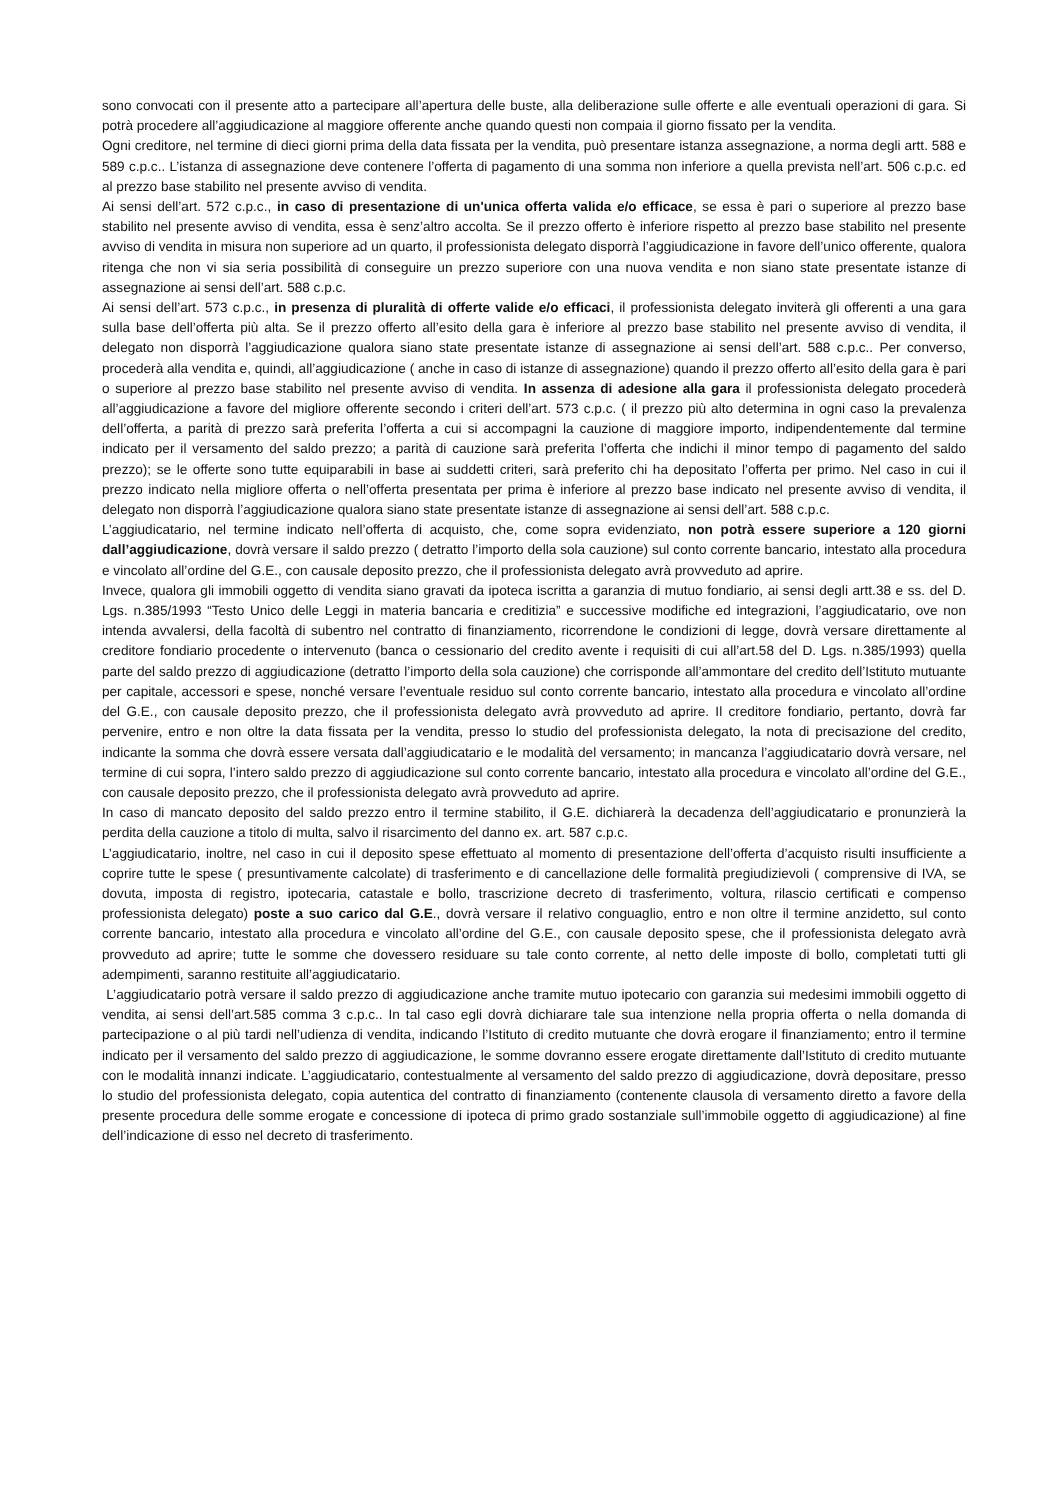sono convocati con il presente atto a partecipare all’apertura delle buste, alla deliberazione sulle offerte e alle eventuali operazioni di gara. Si potrà procedere all’aggiudicazione al maggiore offerente anche quando questi non compaia il giorno fissato per la vendita.
Ogni creditore, nel termine di dieci giorni prima della data fissata per la vendita, può presentare istanza assegnazione, a norma degli artt. 588 e 589 c.p.c.. L’istanza di assegnazione deve contenere l’offerta di pagamento di una somma non inferiore a quella prevista nell’art. 506 c.p.c. ed al prezzo base stabilito nel presente avviso di vendita.
Ai sensi dell’art. 572 c.p.c., in caso di presentazione di un'unica offerta valida e/o efficace, se essa è pari o superiore al prezzo base stabilito nel presente avviso di vendita, essa è senz’altro accolta. Se il prezzo offerto è inferiore rispetto al prezzo base stabilito nel presente avviso di vendita in misura non superiore ad un quarto, il professionista delegato disporrà l’aggiudicazione in favore dell’unico offerente, qualora ritenga che non vi sia seria possibilità di conseguire un prezzo superiore con una nuova vendita e non siano state presentate istanze di assegnazione ai sensi dell’art. 588 c.p.c.
Ai sensi dell’art. 573 c.p.c., in presenza di pluralità di offerte valide e/o efficaci, il professionista delegato inviterà gli offerenti a una gara sulla base dell’offerta più alta. Se il prezzo offerto all’esito della gara è inferiore al prezzo base stabilito nel presente avviso di vendita, il delegato non disporrà l’aggiudicazione qualora siano state presentate istanze di assegnazione ai sensi dell’art. 588 c.p.c.. Per converso, procederà alla vendita e, quindi, all’aggiudicazione ( anche in caso di istanze di assegnazione) quando il prezzo offerto all’esito della gara è pari o superiore al prezzo base stabilito nel presente avviso di vendita. In assenza di adesione alla gara il professionista delegato procederà all’aggiudicazione a favore del migliore offerente secondo i criteri dell’art. 573 c.p.c. ( il prezzo più alto determina in ogni caso la prevalenza dell’offerta, a parità di prezzo sarà preferita l’offerta a cui si accompagni la cauzione di maggiore importo, indipendentemente dal termine indicato per il versamento del saldo prezzo; a parità di cauzione sarà preferita l’offerta che indichi il minor tempo di pagamento del saldo prezzo); se le offerte sono tutte equiparabili in base ai suddetti criteri, sarà preferito chi ha depositato l’offerta per primo. Nel caso in cui il prezzo indicato nella migliore offerta o nell’offerta presentata per prima è inferiore al prezzo base indicato nel presente avviso di vendita, il delegato non disporrà l’aggiudicazione qualora siano state presentate istanze di assegnazione ai sensi dell’art. 588 c.p.c.
L’aggiudicatario, nel termine indicato nell’offerta di acquisto, che, come sopra evidenziato, non potrà essere superiore a 120 giorni dall’aggiudicazione, dovrà versare il saldo prezzo ( detratto l’importo della sola cauzione) sul conto corrente bancario, intestato alla procedura e vincolato all’ordine del G.E., con causale deposito prezzo, che il professionista delegato avrà provveduto ad aprire.
Invece, qualora gli immobili oggetto di vendita siano gravati da ipoteca iscritta a garanzia di mutuo fondiario, ai sensi degli artt.38 e ss. del D. Lgs. n.385/1993 “Testo Unico delle Leggi in materia bancaria e creditizia” e successive modifiche ed integrazioni, l’aggiudicatario, ove non intenda avvalersi, della facoltà di subentro nel contratto di finanziamento, ricorrendone le condizioni di legge, dovrà versare direttamente al creditore fondiario procedente o intervenuto (banca o cessionario del credito avente i requisiti di cui all’art.58 del D. Lgs. n.385/1993) quella parte del saldo prezzo di aggiudicazione (detratto l’importo della sola cauzione) che corrisponde all’ammontare del credito dell’Istituto mutuante per capitale, accessori e spese, nonché versare l’eventuale residuo sul conto corrente bancario, intestato alla procedura e vincolato all’ordine del G.E., con causale deposito prezzo, che il professionista delegato avrà provveduto ad aprire. Il creditore fondiario, pertanto, dovrà far pervenire, entro e non oltre la data fissata per la vendita, presso lo studio del professionista delegato, la nota di precisazione del credito, indicante la somma che dovrà essere versata dall’aggiudicatario e le modalità del versamento; in mancanza l’aggiudicatario dovrà versare, nel termine di cui sopra, l’intero saldo prezzo di aggiudicazione sul conto corrente bancario, intestato alla procedura e vincolato all’ordine del G.E., con causale deposito prezzo, che il professionista delegato avrà provveduto ad aprire.
In caso di mancato deposito del saldo prezzo entro il termine stabilito, il G.E. dichiarerà la decadenza dell’aggiudicatario e pronunzierà la perdita della cauzione a titolo di multa, salvo il risarcimento del danno ex. art. 587 c.p.c.
L’aggiudicatario, inoltre, nel caso in cui il deposito spese effettuato al momento di presentazione dell’offerta d’acquisto risulti insufficiente a coprire tutte le spese ( presuntivamente calcolate) di trasferimento e di cancellazione delle formalità pregiudizievoli ( comprensive di IVA, se dovuta, imposta di registro, ipotecaria, catastale e bollo, trascrizione decreto di trasferimento, voltura, rilascio certificati e compenso professionista delegato) poste a suo carico dal G.E., dovrà versare il relativo conguaglio, entro e non oltre il termine anzidetto, sul conto corrente bancario, intestato alla procedura e vincolato all’ordine del G.E., con causale deposito spese, che il professionista delegato avrà provveduto ad aprire; tutte le somme che dovessero residuare su tale conto corrente, al netto delle imposte di bollo, completati tutti gli adempimenti, saranno restituite all’aggiudicatario.
L’aggiudicatario potrà versare il saldo prezzo di aggiudicazione anche tramite mutuo ipotecario con garanzia sui medesimi immobili oggetto di vendita, ai sensi dell’art.585 comma 3 c.p.c.. In tal caso egli dovrà dichiarare tale sua intenzione nella propria offerta o nella domanda di partecipazione o al più tardi nell’udienza di vendita, indicando l’Istituto di credito mutuante che dovrà erogare il finanziamento; entro il termine indicato per il versamento del saldo prezzo di aggiudicazione, le somme dovranno essere erogate direttamente dall’Istituto di credito mutuante con le modalità innanzi indicate. L’aggiudicatario, contestualmente al versamento del saldo prezzo di aggiudicazione, dovrà depositare, presso lo studio del professionista delegato, copia autentica del contratto di finanziamento (contenente clausola di versamento diretto a favore della presente procedura delle somme erogate e concessione di ipoteca di primo grado sostanziale sull’immobile oggetto di aggiudicazione) al fine dell’indicazione di esso nel decreto di trasferimento.